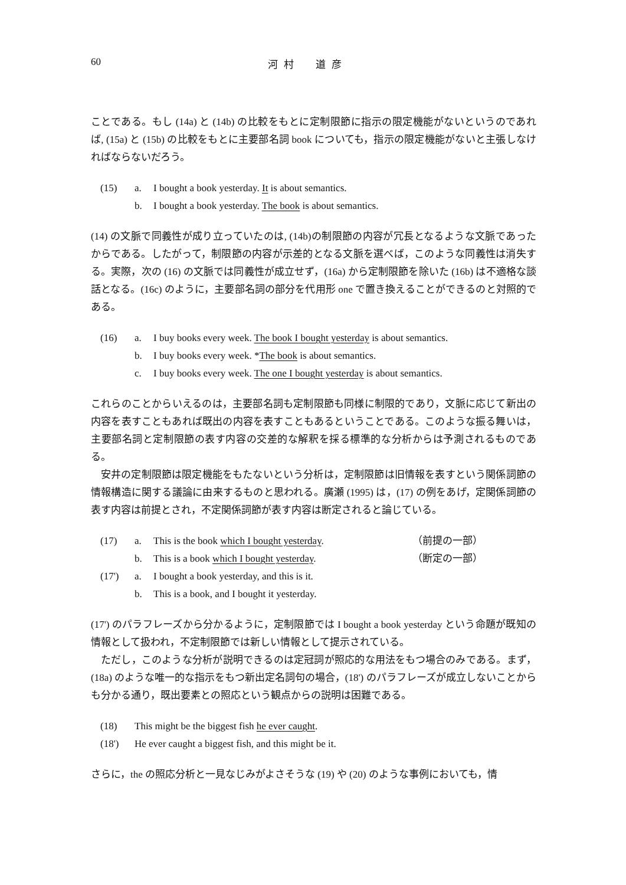60 河村　道彦
ことである。もし (14a) と (14b) の比較をもとに定制限節に指示の限定機能がないというのであれば, (15a) と (15b) の比較をもとに主要部名詞 book についても，指示の限定機能がないと主張しなければならないだろう。
| (15) | a. | I bought a book yesterday. It is about semantics. |
| | b. | I bought a book yesterday. The book is about semantics. |
(14) の文脈で同義性が成り立っていたのは, (14b)の制限節の内容が冗長となるような文脈であったからである。したがって，制限節の内容が示差的となる文脈を選べば，このような同義性は消失する。実際，次の (16) の文脈では同義性が成立せず，(16a) から定制限節を除いた (16b) は不適格な談話となる。(16c) のように，主要部名詞の部分を代用形 one で置き換えることができるのと対照的である。
| (16) | a. | I buy books every week. The book I bought yesterday is about semantics. |
| | b. | I buy books every week. * The book is about semantics. |
| | c. | I buy books every week. The one I bought yesterday is about semantics. |
これらのことからいえるのは，主要部名詞も定制限節も同様に制限的であり，文脈に応じて新出の内容を表すこともあれば既出の内容を表すこともあるということである。このような振る舞いは，主要部名詞と定制限節の表す内容の交差的な解釈を採る標準的な分析からは予測されるものである。
安井の定制限節は限定機能をもたないという分析は，定制限節は旧情報を表すという関係詞節の情報構造に関する議論に由来するものと思われる。廣瀬 (1995) は，(17) の例をあげ，定関係詞節の表す内容は前提とされ，不定関係詞節が表す内容は断定されると論じている。
| (17) | a. | This is the book which I bought yesterday . | （前提の一部） |
| | b. | This is a book which I bought yesterday . | （断定の一部） |
| (17') | a. | I bought a book yesterday, and this is it. | |
| | b. | This is a book, and I bought it yesterday. | |
(17') のパラフレーズから分かるように，定制限節では I bought a book yesterday という命題が既知の情報として扱われ，不定制限節では新しい情報として提示されている。
ただし，このような分析が説明できるのは定冠詞が照応的な用法をもつ場合のみである。まず，(18a) のような唯一的な指示をもつ新出定名詞句の場合，(18') のパラフレーズが成立しないことからも分かる通り，既出要素との照応という観点からの説明は困難である。
| (18) | This might be the biggest fish he ever caught . |
| (18') | He ever caught a biggest fish, and this might be it. |
さらに，the の照応分析と一見なじみがよさそうな (19) や (20) のような事例においても，情